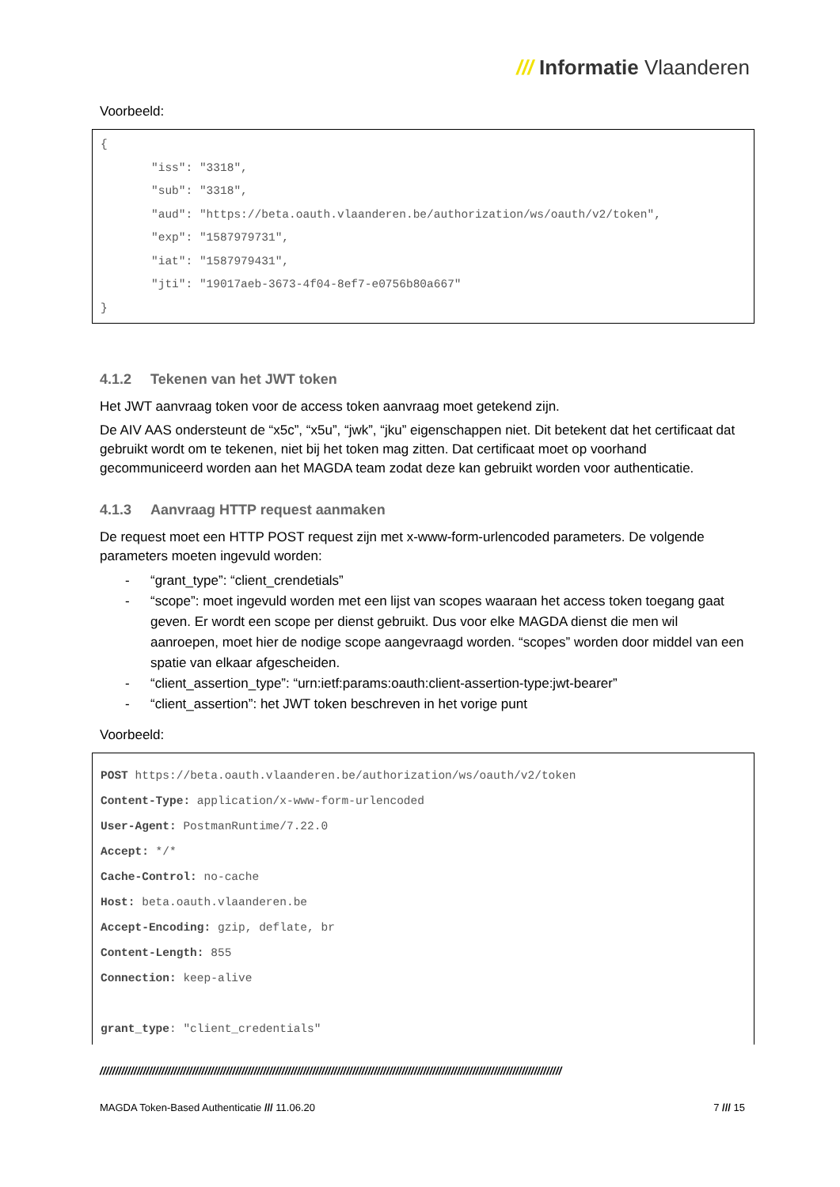/// Informatie Vlaanderen
Voorbeeld:
{
"iss": "3318",
"sub": "3318",
"aud": "https://beta.oauth.vlaanderen.be/authorization/ws/oauth/v2/token",
"exp": "1587979731",
"iat": "1587979431",
"jti": "19017aeb-3673-4f04-8ef7-e0756b80a667"
}
4.1.2 Tekenen van het JWT token
Het JWT aanvraag token voor de access token aanvraag moet getekend zijn.
De AIV AAS ondersteunt de “x5c”, “x5u”, “jwk”, “jku” eigenschappen niet. Dit betekent dat het certificaat dat gebruikt wordt om te tekenen, niet bij het token mag zitten. Dat certificaat moet op voorhand gecommuniceerd worden aan het MAGDA team zodat deze kan gebruikt worden voor authenticatie.
4.1.3 Aanvraag HTTP request aanmaken
De request moet een HTTP POST request zijn met x-www-form-urlencoded parameters. De volgende parameters moeten ingevuld worden:
- “grant_type”: “client_crendetials”
- “scope”: moet ingevuld worden met een lijst van scopes waaraan het access token toegang gaat geven. Er wordt een scope per dienst gebruikt. Dus voor elke MAGDA dienst die men wil aanroepen, moet hier de nodige scope aangevraagd worden. “scopes” worden door middel van een spatie van elkaar afgescheiden.
- “client_assertion_type”: “urn:ietf:params:oauth:client-assertion-type:jwt-bearer”
- “client_assertion”: het JWT token beschreven in het vorige punt
Voorbeeld:
POST https://beta.oauth.vlaanderen.be/authorization/ws/oauth/v2/token
Content-Type: application/x-www-form-urlencoded
User-Agent: PostmanRuntime/7.22.0
Accept: */*
Cache-Control: no-cache
Host: beta.oauth.vlaanderen.be
Accept-Encoding: gzip, deflate, br
Content-Length: 855
Connection: keep-alive
grant_type: "client_credentials"
//////////////////////////////////////////////////////////////////////////////////////////////////////////////////////////////////////////////////////
MAGDA Token-Based Authenticatie /// 11.06.20 7 /// 15